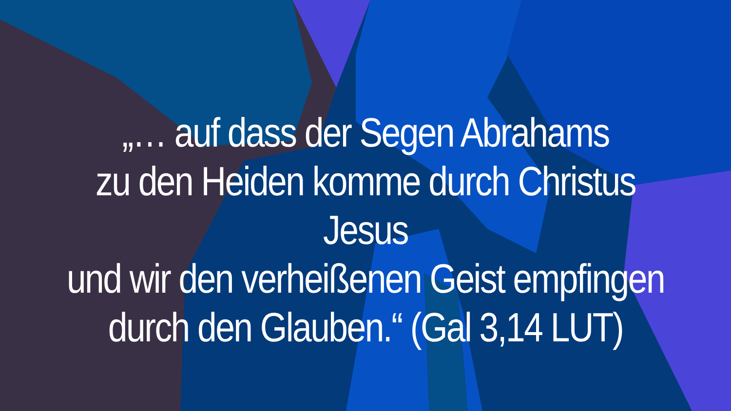„… auf dass der Segen Abrahams
zu den Heiden komme durch Christus Jesus
und wir den verheißenen Geist empfingen
durch den Glauben.“ (Gal 3,14 LUT)